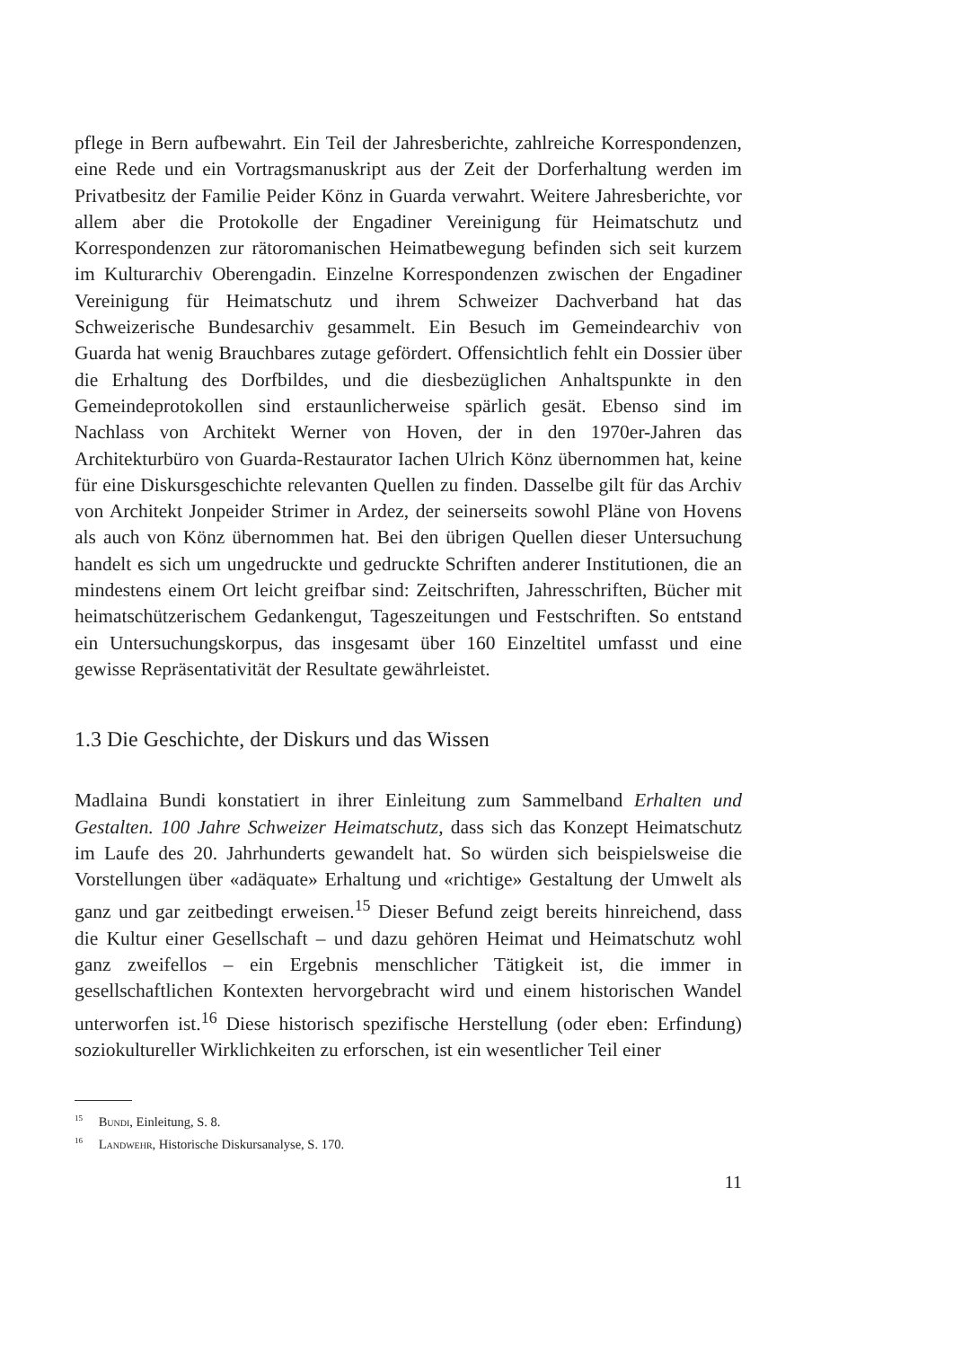pflege in Bern aufbewahrt. Ein Teil der Jahresberichte, zahlreiche Korrespondenzen, eine Rede und ein Vortragsmanuskript aus der Zeit der Dorferhaltung werden im Privatbesitz der Familie Peider Könz in Guarda verwahrt. Weitere Jahresberichte, vor allem aber die Protokolle der Engadiner Vereinigung für Heimatschutz und Korrespondenzen zur rätoromanischen Heimatbewegung befinden sich seit kurzem im Kulturarchiv Oberengadin. Einzelne Korrespondenzen zwischen der Engadiner Vereinigung für Heimatschutz und ihrem Schweizer Dachverband hat das Schweizerische Bundesarchiv gesammelt. Ein Besuch im Gemeindearchiv von Guarda hat wenig Brauchbares zutage gefördert. Offensichtlich fehlt ein Dossier über die Erhaltung des Dorfbildes, und die diesbezüglichen Anhaltspunkte in den Gemeindeprotokollen sind erstaunlicherweise spärlich gesät. Ebenso sind im Nachlass von Architekt Werner von Hoven, der in den 1970er-Jahren das Architekturbüro von Guarda-Restaurator Iachen Ulrich Könz übernommen hat, keine für eine Diskursgeschichte relevanten Quellen zu finden. Dasselbe gilt für das Archiv von Architekt Jonpeider Strimer in Ardez, der seinerseits sowohl Pläne von Hovens als auch von Könz übernommen hat. Bei den übrigen Quellen dieser Untersuchung handelt es sich um ungedruckte und gedruckte Schriften anderer Institutionen, die an mindestens einem Ort leicht greifbar sind: Zeitschriften, Jahresschriften, Bücher mit heimatschützerischem Gedankengut, Tageszeitungen und Festschriften. So entstand ein Untersuchungskorpus, das insgesamt über 160 Einzeltitel umfasst und eine gewisse Repräsentativität der Resultate gewährleistet.
1.3 Die Geschichte, der Diskurs und das Wissen
Madlaina Bundi konstatiert in ihrer Einleitung zum Sammelband Erhalten und Gestalten. 100 Jahre Schweizer Heimatschutz, dass sich das Konzept Heimatschutz im Laufe des 20. Jahrhunderts gewandelt hat. So würden sich beispielsweise die Vorstellungen über «adäquate» Erhaltung und «richtige» Gestaltung der Umwelt als ganz und gar zeitbedingt erweisen.<sup>15</sup> Dieser Befund zeigt bereits hinreichend, dass die Kultur einer Gesellschaft – und dazu gehören Heimat und Heimatschutz wohl ganz zweifellos – ein Ergebnis menschlicher Tätigkeit ist, die immer in gesellschaftlichen Kontexten hervorgebracht wird und einem historischen Wandel unterworfen ist.<sup>16</sup> Diese historisch spezifische Herstellung (oder eben: Erfindung) soziokultureller Wirklichkeiten zu erforschen, ist ein wesentlicher Teil einer
<sup>15</sup> Bundi, Einleitung, S. 8.
<sup>16</sup> Landwehr, Historische Diskursanalyse, S. 170.
11